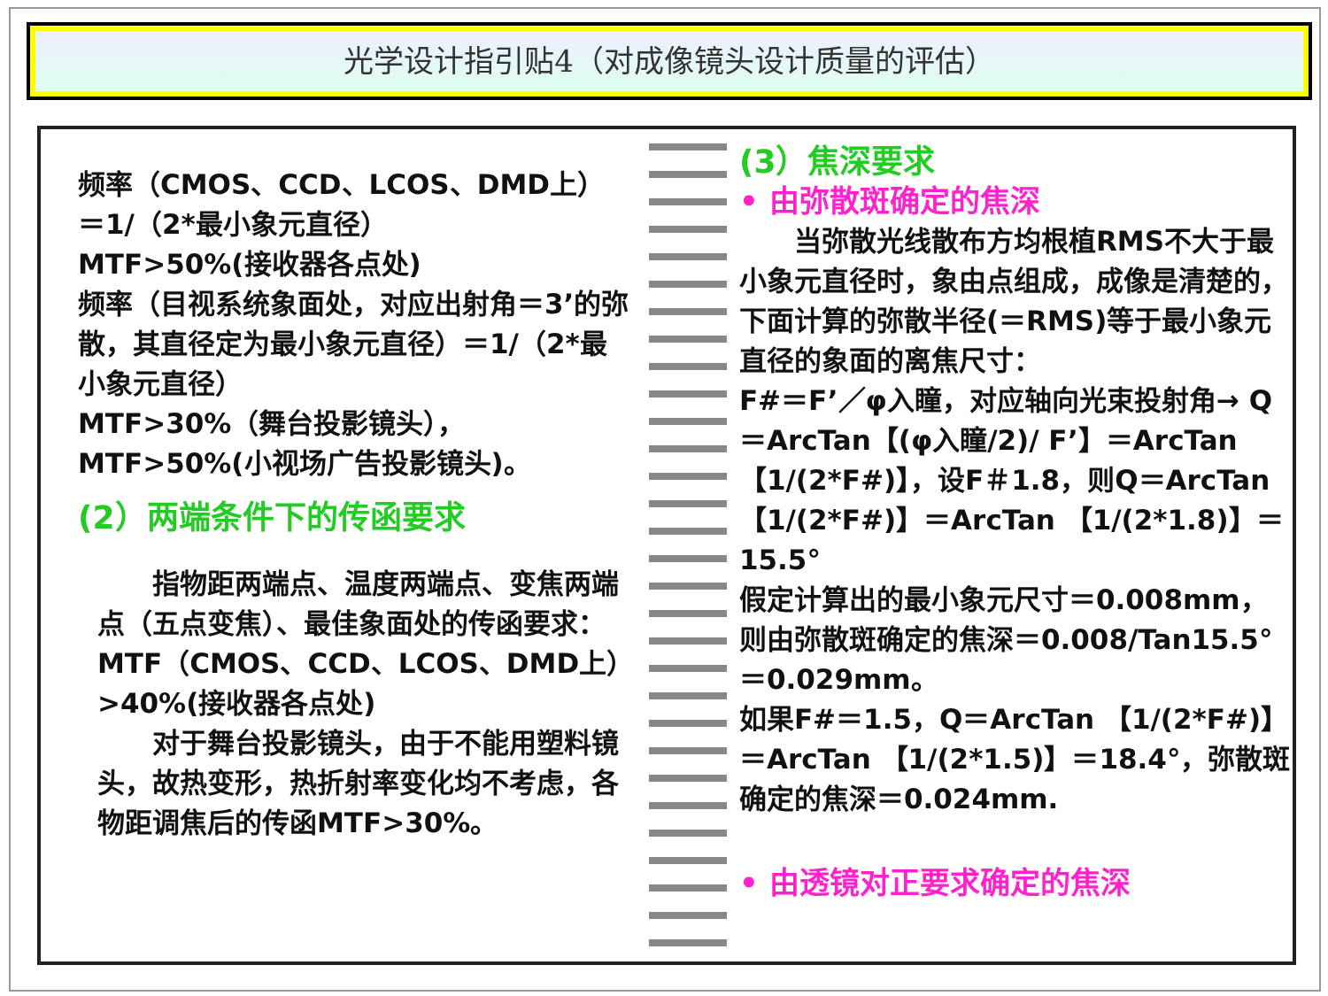光学设计指引贴4（对成像镜头设计质量的评估）
频率（CMOS、CCD、LCOS、DMD上）＝1/（2*最小象元直径）
MTF>50%(接收器各点处)
频率（目视系统象面处，对应出射角＝3’的弥散，其直径定为最小象元直径）＝1/（2*最小象元直径）
MTF>30%（舞台投影镜头），
MTF>50%(小视场广告投影镜头)。
(2）两端条件下的传函要求
　　指物距两端点、温度两端点、变焦两端点（五点变焦）、最佳象面处的传函要求：
MTF（CMOS、CCD、LCOS、DMD上）>40%(接收器各点处)
　　对于舞台投影镜头，由于不能用塑料镜头，故热变形，热折射率变化均不考虑，各物距调焦后的传函MTF>30%。
(3）焦深要求
• 由弥散斑确定的焦深
　　当弥散光线散布方均根植RMS不大于最小象元直径时，象由点组成，成像是清楚的，下面计算的弥散半径(＝RMS)等于最小象元直径的象面的离焦尺寸：
F#＝F’／φ入瞳，对应轴向光束投射角→ Q＝ArcTan【(φ入瞳/2)/ F’】＝ArcTan 【1/(2*F#)】，设F＃1.8，则Q＝ArcTan 【1/(2*F#)】＝ArcTan 【1/(2*1.8)】＝15.5°
假定计算出的最小象元尺寸＝0.008mm，则由弥散斑确定的焦深＝0.008/Tan15.5° ＝0.029mm。
如果F#＝1.5，Q＝ArcTan 【1/(2*F#)】＝ArcTan 【1/(2*1.5)】＝18.4°，弥散斑确定的焦深＝0.024mm.
• 由透镜对正要求确定的焦深